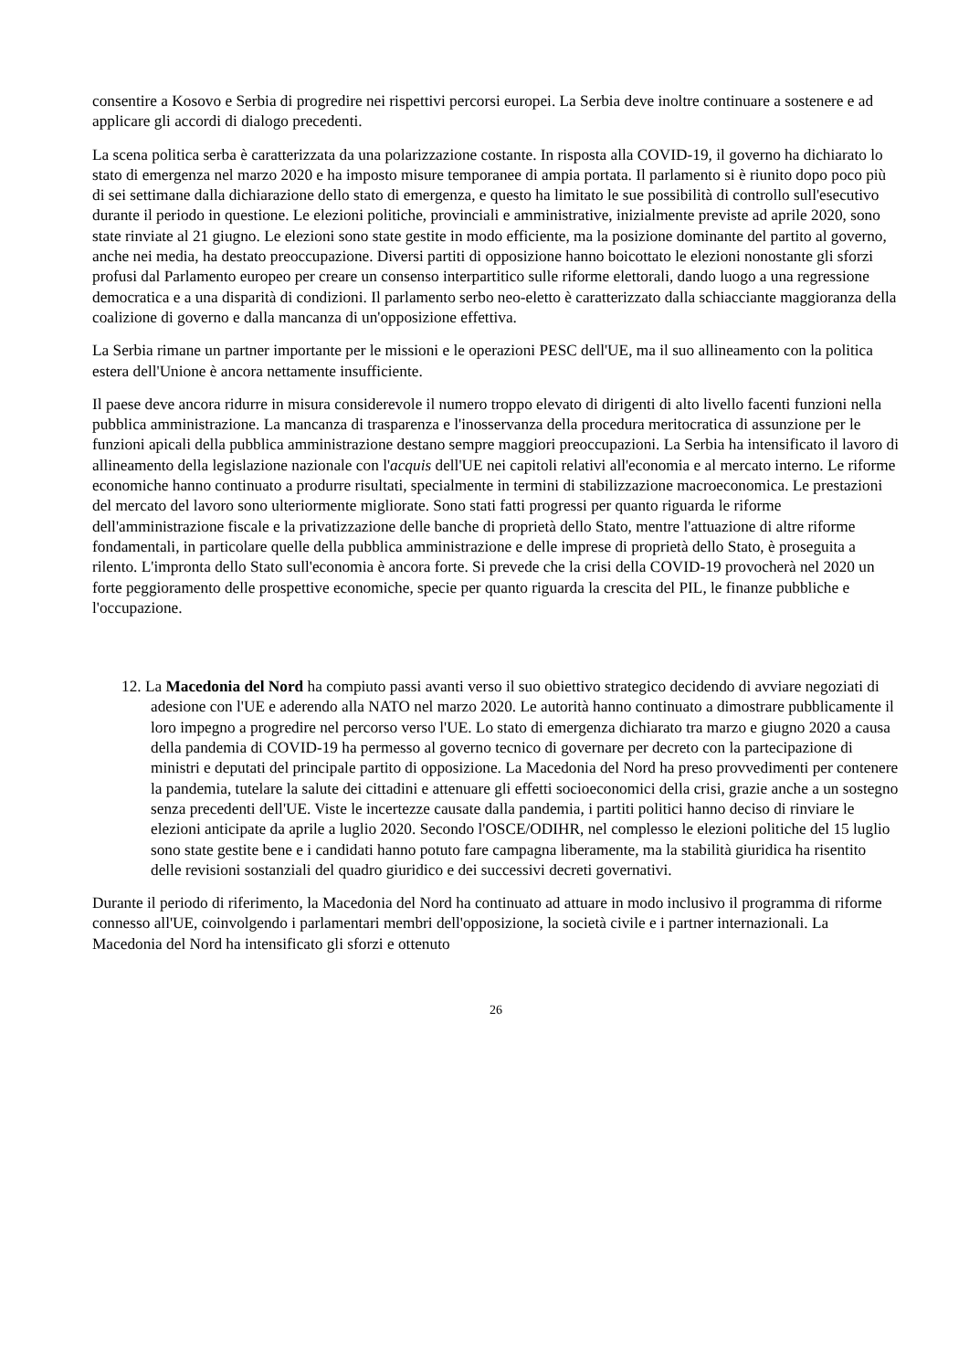consentire a Kosovo e Serbia di progredire nei rispettivi percorsi europei. La Serbia deve inoltre continuare a sostenere e ad applicare gli accordi di dialogo precedenti.
La scena politica serba è caratterizzata da una polarizzazione costante. In risposta alla COVID-19, il governo ha dichiarato lo stato di emergenza nel marzo 2020 e ha imposto misure temporanee di ampia portata. Il parlamento si è riunito dopo poco più di sei settimane dalla dichiarazione dello stato di emergenza, e questo ha limitato le sue possibilità di controllo sull'esecutivo durante il periodo in questione. Le elezioni politiche, provinciali e amministrative, inizialmente previste ad aprile 2020, sono state rinviate al 21 giugno. Le elezioni sono state gestite in modo efficiente, ma la posizione dominante del partito al governo, anche nei media, ha destato preoccupazione. Diversi partiti di opposizione hanno boicottato le elezioni nonostante gli sforzi profusi dal Parlamento europeo per creare un consenso interpartitico sulle riforme elettorali, dando luogo a una regressione democratica e a una disparità di condizioni. Il parlamento serbo neo-eletto è caratterizzato dalla schiacciante maggioranza della coalizione di governo e dalla mancanza di un'opposizione effettiva.
La Serbia rimane un partner importante per le missioni e le operazioni PESC dell'UE, ma il suo allineamento con la politica estera dell'Unione è ancora nettamente insufficiente.
Il paese deve ancora ridurre in misura considerevole il numero troppo elevato di dirigenti di alto livello facenti funzioni nella pubblica amministrazione. La mancanza di trasparenza e l'inosservanza della procedura meritocratica di assunzione per le funzioni apicali della pubblica amministrazione destano sempre maggiori preoccupazioni. La Serbia ha intensificato il lavoro di allineamento della legislazione nazionale con l'acquis dell'UE nei capitoli relativi all'economia e al mercato interno. Le riforme economiche hanno continuato a produrre risultati, specialmente in termini di stabilizzazione macroeconomica. Le prestazioni del mercato del lavoro sono ulteriormente migliorate. Sono stati fatti progressi per quanto riguarda le riforme dell'amministrazione fiscale e la privatizzazione delle banche di proprietà dello Stato, mentre l'attuazione di altre riforme fondamentali, in particolare quelle della pubblica amministrazione e delle imprese di proprietà dello Stato, è proseguita a rilento. L'impronta dello Stato sull'economia è ancora forte. Si prevede che la crisi della COVID-19 provocherà nel 2020 un forte peggioramento delle prospettive economiche, specie per quanto riguarda la crescita del PIL, le finanze pubbliche e l'occupazione.
12. La Macedonia del Nord ha compiuto passi avanti verso il suo obiettivo strategico decidendo di avviare negoziati di adesione con l'UE e aderendo alla NATO nel marzo 2020. Le autorità hanno continuato a dimostrare pubblicamente il loro impegno a progredire nel percorso verso l'UE. Lo stato di emergenza dichiarato tra marzo e giugno 2020 a causa della pandemia di COVID-19 ha permesso al governo tecnico di governare per decreto con la partecipazione di ministri e deputati del principale partito di opposizione. La Macedonia del Nord ha preso provvedimenti per contenere la pandemia, tutelare la salute dei cittadini e attenuare gli effetti socioeconomici della crisi, grazie anche a un sostegno senza precedenti dell'UE. Viste le incertezze causate dalla pandemia, i partiti politici hanno deciso di rinviare le elezioni anticipate da aprile a luglio 2020. Secondo l'OSCE/ODIHR, nel complesso le elezioni politiche del 15 luglio sono state gestite bene e i candidati hanno potuto fare campagna liberamente, ma la stabilità giuridica ha risentito delle revisioni sostanziali del quadro giuridico e dei successivi decreti governativi.
Durante il periodo di riferimento, la Macedonia del Nord ha continuato ad attuare in modo inclusivo il programma di riforme connesso all'UE, coinvolgendo i parlamentari membri dell'opposizione, la società civile e i partner internazionali. La Macedonia del Nord ha intensificato gli sforzi e ottenuto
26